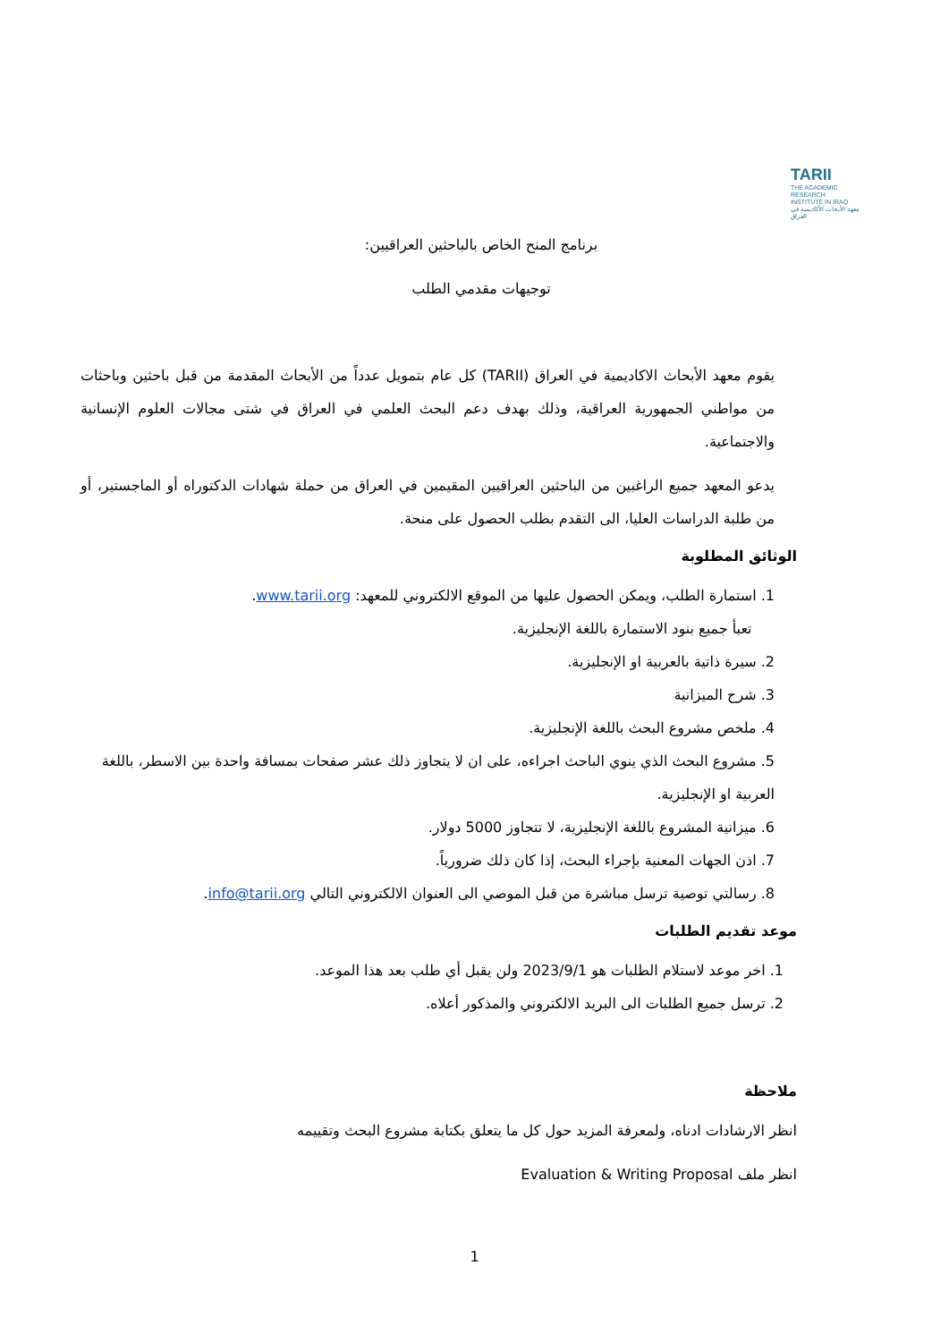TARII
THE ACADEMIC
RESEARCH
INSTITUTE IN IRAQ
معهد الأبحاث الأكاديمية في العراق
برنامج المنح الخاص بالباحثين العراقيين:
توجيهات مقدمي الطلب
يقوم معهد الأبحاث الاكاديمية في العراق (TARII) كل عام بتمويل عدداً من الأبحاث المقدمة من قبل باحثين وباحثات من مواطني الجمهورية العراقية، وذلك بهدف دعم البحث العلمي في العراق في شتى مجالات العلوم الإنسانية والاجتماعية.
يدعو المعهد جميع الراغبين من الباحثين العراقيين المقيمين في العراق من حملة شهادات الدكتوراه أو الماجستير، أو من طلبة الدراسات العليا، الى التقدم بطلب الحصول على منحة.
الوثائق المطلوبة
1. استمارة الطلب، ويمكن الحصول عليها من الموقع الالكتروني للمعهد: www.tarii.org.
تعبأ جميع بنود الاستمارة باللغة الإنجليزية.
2. سيرة ذاتية بالعربية او الإنجليزية.
3. شرح الميزانية
4. ملخص مشروع البحث باللغة الإنجليزية.
5. مشروع البحث الذي ينوي الباحث اجراءه، على ان لا يتجاوز ذلك عشر صفحات بمسافة واحدة بين الاسطر، باللغة العربية او الإنجليزية.
6. ميزانية المشروع باللغة الإنجليزية، لا تتجاوز 5000 دولار.
7. اذن الجهات المعنية بإجراء البحث، إذا كان ذلك ضرورياً.
8. رسالتي توصية ترسل مباشرة من قبل الموصي الى العنوان الالكتروني التالي info@tarii.org.
موعد تقديم الطلبات
1. اخر موعد لاستلام الطلبات هو 2023/9/1 ولن يقبل أي طلب بعد هذا الموعد.
2. ترسل جميع الطلبات الى البريد الالكتروني والمذكور أعلاه.
ملاحظة
انظر الارشادات ادناه، ولمعرفة المزيد حول كل ما يتعلق بكتابة مشروع البحث وتقييمه
انظر ملف Evaluation & Writing Proposal
1